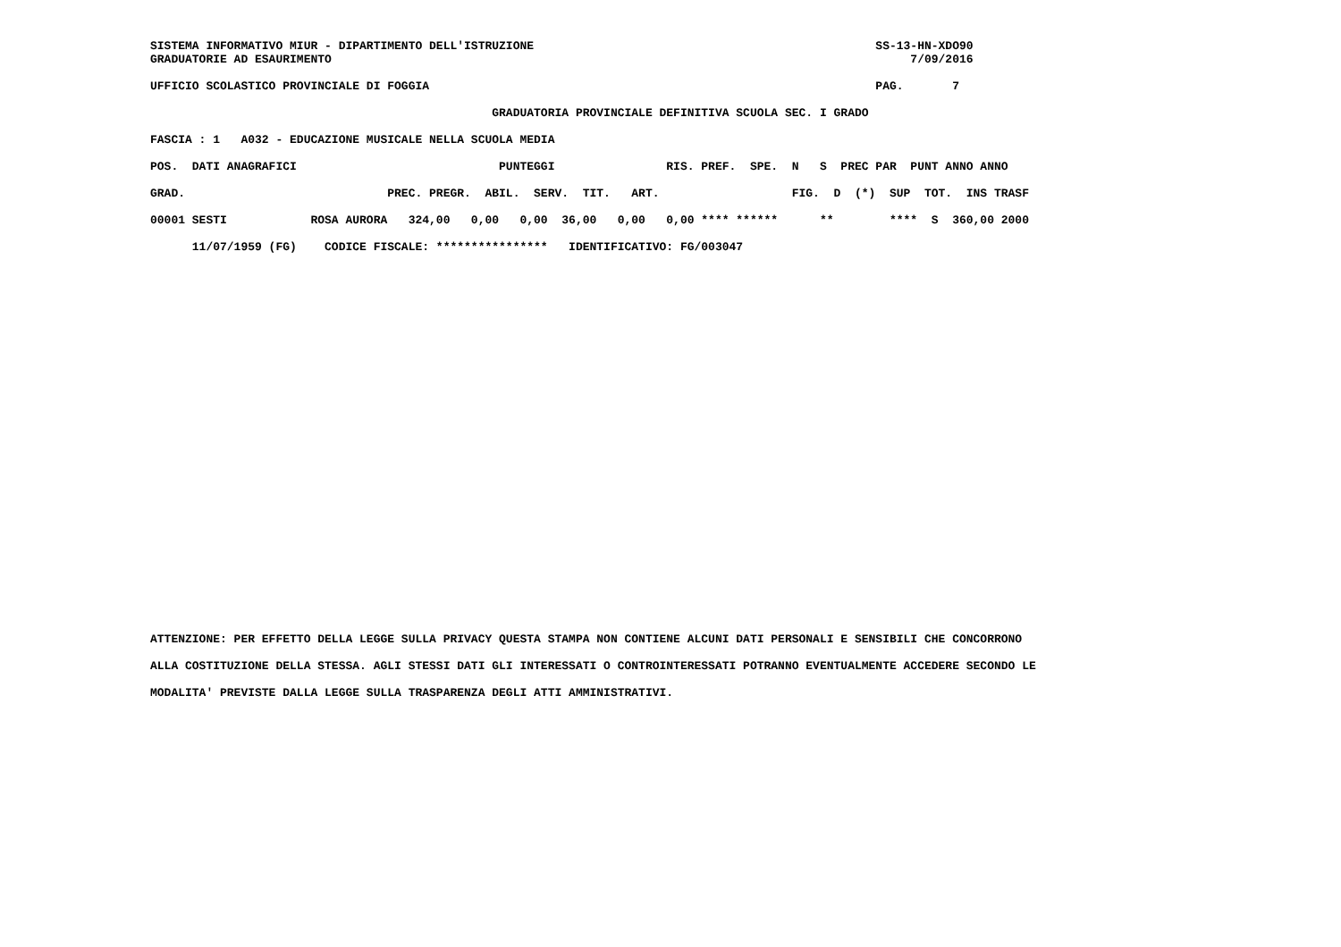SISTEMA INFORMATIVO MIUR - DIPARTIMENTO DELL'ISTRUZIONE                                                 SS-13-HN-XDO90
GRADUATORIE AD ESAURIMENTO                                                                                   7/09/2016

UFFICIO SCOLASTICO PROVINCIALE DI FOGGIA                                                                PAG.       7

                                                 GRADUATORIA PROVINCIALE DEFINITIVA SCUOLA SEC. I GRADO

FASCIA : 1   A032 - EDUCAZIONE MUSICALE NELLA SCUOLA MEDIA

POS.  DATI ANAGRAFICI                             PUNTEGGI                RIS. PREF.  SPE.  N   S  PREC PAR  PUNT ANNO ANNO

GRAD.                             PREC. PREGR.  ABIL.  SERV.  TIT.   ART.                   FIG.  D  (*)  SUP  TOT.  INS TRASF

00001 SESTI            ROSA AURORA   324,00   0,00   0,00  36,00   0,00   0,00 **** ******      **        ****  S  360,00 2000

      11/07/1959 (FG)    CODICE FISCALE: ****************   IDENTIFICATIVO: FG/003047
ATTENZIONE: PER EFFETTO DELLA LEGGE SULLA PRIVACY QUESTA STAMPA NON CONTIENE ALCUNI DATI PERSONALI E SENSIBILI CHE CONCORRONO

ALLA COSTITUZIONE DELLA STESSA. AGLI STESSI DATI GLI INTERESSATI O CONTROINTERESSATI POTRANNO EVENTUALMENTE ACCEDERE SECONDO LE

MODALITA' PREVISTE DALLA LEGGE SULLA TRASPARENZA DEGLI ATTI AMMINISTRATIVI.